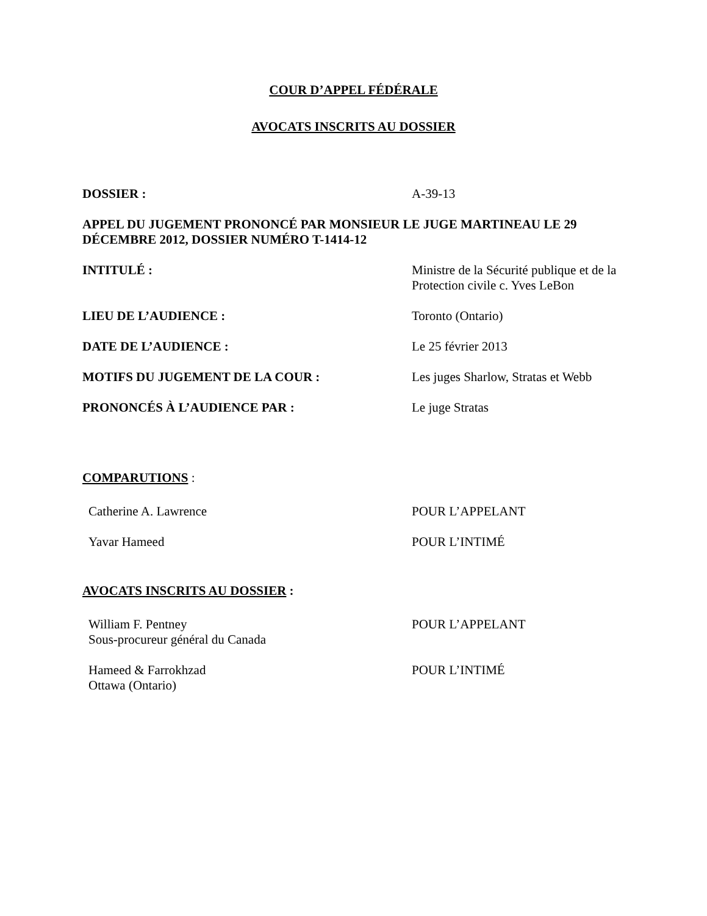COUR D’APPEL FÉDÉRALE
AVOCATS INSCRITS AU DOSSIER
DOSSIER : A-39-13
APPEL DU JUGEMENT PRONONCÉ PAR MONSIEUR LE JUGE MARTINEAU LE 29 DÉCEMBRE 2012, DOSSIER NUMÉRO T-1414-12
INTITULÉ : Ministre de la Sécurité publique et de la Protection civile c. Yves LeBon
LIEU DE L’AUDIENCE : Toronto (Ontario)
DATE DE L’AUDIENCE : Le 25 février 2013
MOTIFS DU JUGEMENT DE LA COUR : Les juges Sharlow, Stratas et Webb
PRONONCÉS À L’AUDIENCE PAR : Le juge Stratas
COMPARUTIONS :
Catherine A. Lawrence POUR L’APPELANT
Yavar Hameed POUR L’INTIMÉ
AVOCATS INSCRITS AU DOSSIER :
William F. Pentney
Sous-procureur général du Canada
POUR L’APPELANT
Hameed & Farrokhzad
Ottawa (Ontario)
POUR L’INTIMÉ